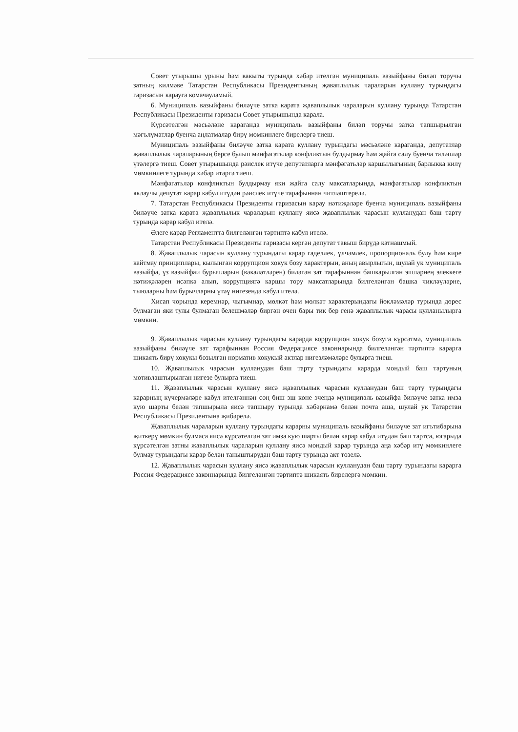Совет утырышы урыны һәм вакыты турында хәбәр ителгән муниципаль вазыйфаны биләп торучы затның килмәве Татарстан Республикасы Президентының җаваплылык чараларын куллану турындагы гаризасын карауга комачауламый.
6. Муниципаль вазыйфаны биләүче затка карата җаваплылык чараларын куллану турында Татарстан Республикасы Президенты гаризасы Совет утырышында карала.
Күрсәтелгән мәсьәләне караганда муниципаль вазыйфаны биләп торучы затка тапшырылган мәгълүматлар буенча аңлатмалар бирү мөмкинлеге бирелергә тиеш.
Муниципаль вазыйфаны биләүче затка карата куллану турындагы мәсьәләне караганда, депутатлар җаваплылык чараларының берсе булып мәнфәгатьләр конфликтын булдырмау һәм җайга салу буенча таләпләр үтәлергә тиеш. Совет утырышында рәислек итүче депутатларга мәнфәгатьләр каршылыгының барлыкка килү мөмкинлеге турында хәбәр итәргә тиеш.
Мәнфәгатьләр конфликтын булдырмау яки җайга салу максатларында, мәнфәгатьләр конфликтын яклаучы депутат карар кабул итүдән рәислек итүче тарафыннан читләштерелә.
7. Татарстан Республикасы Президенты гаризасын карау нәтиҗәләре буенча муниципаль вазыйфаны биләүче затка карата җаваплылык чараларын куллану яисә җаваплылык чарасын кулланудан баш тарту турында карар кабул ителә.
Әлеге карар Регламентта билгеләнгән тәртиптә кабул ителә.
Татарстан Республикасы Президенты гаризасы кергән депутат тавыш бирүдә катнашмый.
8. Җаваплылык чарасын куллану турындагы карар гаделлек, үлчәмлек, пропорциональ булу һәм кире кайтмау принциплары, кылынган коррупцион хокук бозу характерын, аның авырлыгын, шулай ук муниципаль вазыйфа, үз вазыйфаи бурычларын (вәкаләтләрен) биләгән зат тарафыннан башкарылган эшләрнең элеккеге нәтиҗәләрен исәпкә алып, коррупциягә каршы тору максатларында билгеләнгән башка чикләүләрне, тыюларны һәм бурычларны үтәү нигезендә кабул ителә.
Хисап чорында керемнәр, чыгымнар, мөлкәт һәм мөлкәт характерындагы йөкләмәләр турында дөрес булмаган яки тулы булмаган белешмәләр биргән өчен бары тик бер генә җаваплылык чарасы кулланылырга мөмкин.
9. Җаваплылык чарасын куллану турындагы карарда коррупцион хокук бозуга күрсәтмә, муниципаль вазыйфаны биләүче зат тарафыннан Россия Федерациясе законнарында билгеләнгән тәртиптә карарга шикаять бирү хокукы бозылган норматив хокукый актлар нигезләмәләре булырга тиеш.
10. Җаваплылык чарасын кулланудан баш тарту турындагы карарда мондый баш тартуның мотивлаштырылган нигезе булырга тиеш.
11. Җаваплылык чарасын куллану яисә җаваплылык чарасын кулланудан баш тарту турындагы карарның күчермәләре кабул ителгәннән соң биш эш көне эчендә муниципаль вазыйфа биләүче затка имза кую шарты белән тапшырыла яисә тапшыру турында хәбәрнамә белән почта аша, шулай ук Татарстан Республикасы Президентына җибәрелә.
Җаваплылык чараларын куллану турындагы карарны муниципаль вазыйфаны биләүче зат игътибарына җиткерү мөмкин булмаса яисә күрсәтелгән зат имза кую шарты белән карар кабул итүдән баш тартса, югарыда күрсәтелгән затны җаваплылык чараларын куллану яисә мондый карар турында аңа хәбәр итү мөмкинлеге булмау турындагы карар белән таныштырудан баш тарту турында акт төзелә.
12. Җаваплылык чарасын куллану яисә җаваплылык чарасын кулланудан баш тарту турындагы карарга Россия Федерациясе законнарында билгеләнгән тәртиптә шикаять бирелергә мөмкин.